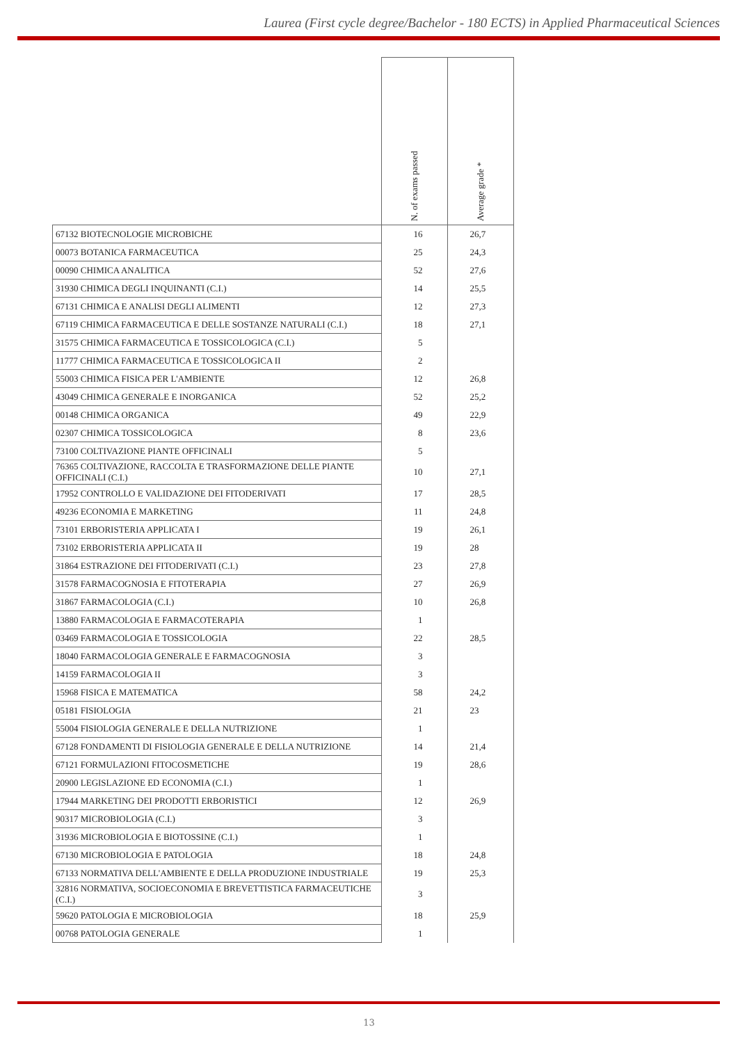Laurea (First cycle degree/Bachelor - 180 ECTS) in Applied Pharmaceutical Sciences
| | N. of exams passed | Average grade * |
| --- | --- | --- |
| 67132 BIOTECNOLOGIE MICROBICHE | 16 | 26,7 |
| 00073 BOTANICA FARMACEUTICA | 25 | 24,3 |
| 00090 CHIMICA ANALITICA | 52 | 27,6 |
| 31930 CHIMICA DEGLI INQUINANTI (C.I.) | 14 | 25,5 |
| 67131 CHIMICA E ANALISI DEGLI ALIMENTI | 12 | 27,3 |
| 67119 CHIMICA FARMACEUTICA E DELLE SOSTANZE NATURALI (C.I.) | 18 | 27,1 |
| 31575 CHIMICA FARMACEUTICA E TOSSICOLOGICA (C.I.) | 5 | |
| 11777 CHIMICA FARMACEUTICA E TOSSICOLOGICA II | 2 | |
| 55003 CHIMICA FISICA PER L'AMBIENTE | 12 | 26,8 |
| 43049 CHIMICA GENERALE E INORGANICA | 52 | 25,2 |
| 00148 CHIMICA ORGANICA | 49 | 22,9 |
| 02307 CHIMICA TOSSICOLOGICA | 8 | 23,6 |
| 73100 COLTIVAZIONE PIANTE OFFICINALI | 5 | |
| 76365 COLTIVAZIONE, RACCOLTA E TRASFORMAZIONE DELLE PIANTE OFFICINALI (C.I.) | 10 | 27,1 |
| 17952 CONTROLLO E VALIDAZIONE DEI FITODERIVATI | 17 | 28,5 |
| 49236 ECONOMIA E MARKETING | 11 | 24,8 |
| 73101 ERBORISTERIA APPLICATA I | 19 | 26,1 |
| 73102 ERBORISTERIA APPLICATA II | 19 | 28 |
| 31864 ESTRAZIONE DEI FITODERIVATI (C.I.) | 23 | 27,8 |
| 31578 FARMACOGNOSIA E FITOTERAPIA | 27 | 26,9 |
| 31867 FARMACOLOGIA (C.I.) | 10 | 26,8 |
| 13880 FARMACOLOGIA E FARMACOTERAPIA | 1 | |
| 03469 FARMACOLOGIA E TOSSICOLOGIA | 22 | 28,5 |
| 18040 FARMACOLOGIA GENERALE E FARMACOGNOSIA | 3 | |
| 14159 FARMACOLOGIA II | 3 | |
| 15968 FISICA E MATEMATICA | 58 | 24,2 |
| 05181 FISIOLOGIA | 21 | 23 |
| 55004 FISIOLOGIA GENERALE E DELLA NUTRIZIONE | 1 | |
| 67128 FONDAMENTI DI FISIOLOGIA GENERALE E DELLA NUTRIZIONE | 14 | 21,4 |
| 67121 FORMULAZIONI FITOCOSMETICHE | 19 | 28,6 |
| 20900 LEGISLAZIONE ED ECONOMIA (C.I.) | 1 | |
| 17944 MARKETING DEI PRODOTTI ERBORISTICI | 12 | 26,9 |
| 90317 MICROBIOLOGIA (C.I.) | 3 | |
| 31936 MICROBIOLOGIA E BIOTOSSINE (C.I.) | 1 | |
| 67130 MICROBIOLOGIA E PATOLOGIA | 18 | 24,8 |
| 67133 NORMATIVA DELL'AMBIENTE E DELLA PRODUZIONE INDUSTRIALE | 19 | 25,3 |
| 32816 NORMATIVA, SOCIOECONOMIA E BREVETTISTICA FARMACEUTICHE (C.I.) | 3 | |
| 59620 PATOLOGIA E MICROBIOLOGIA | 18 | 25,9 |
| 00768 PATOLOGIA GENERALE | 1 | |
13